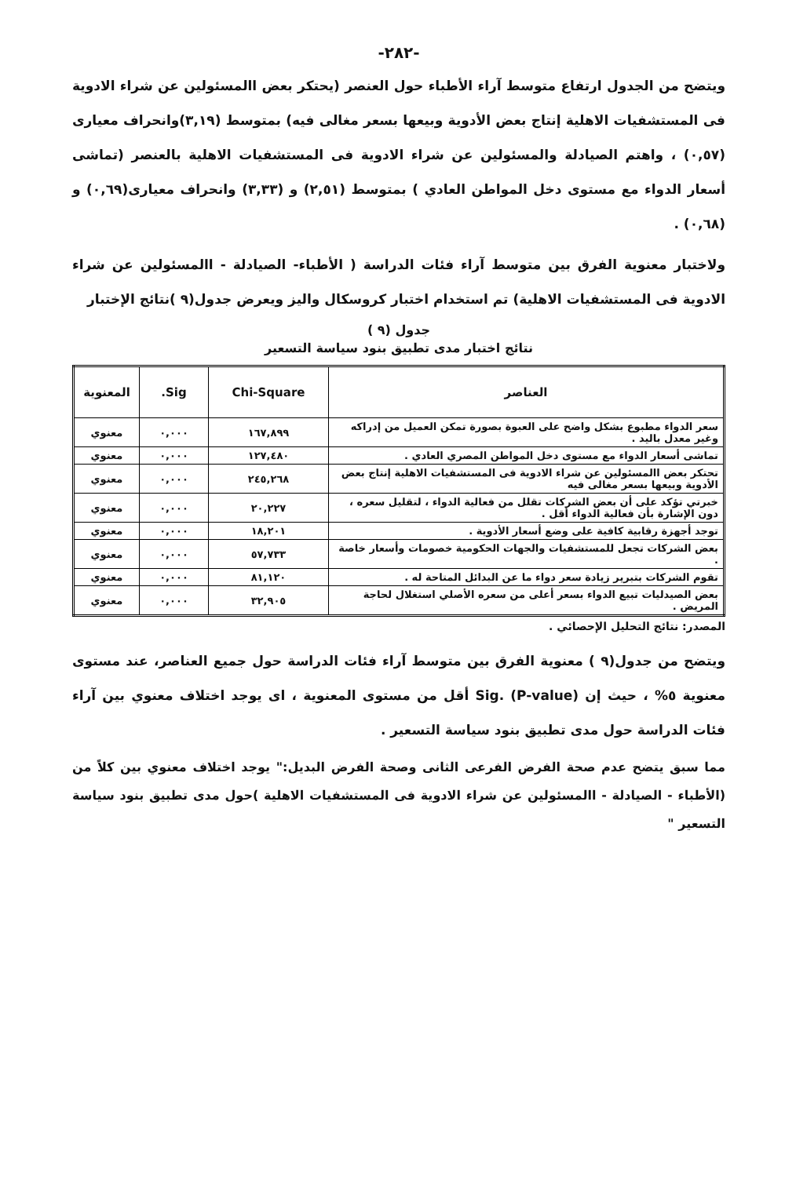-٢٨٢-
ويتضح من الجدول ارتفاع متوسط آراء الأطباء حول العنصر (يحتكر بعض االمسئولين عن شراء الادوية فى المستشفيات الاهلية إنتاج بعض الأدوية وبيعها بسعر مغالى فيه) بمتوسط (٣,١٩)وانحراف معيارى (٠,٥٧) ، واهتم الصيادلة والمسئولين عن شراء الادوية فى المستشفيات الاهلية بالعنصر (تماشى أسعار الدواء مع مستوى دخل المواطن العادي ) بمتوسط (٢,٥١) و (٣,٣٣) وانحراف معيارى(٠,٦٩) و (٠,٦٨) .
ولاختبار معنوية الفرق بين متوسط آراء فئات الدراسة ( الأطباء- الصيادلة - االمسئولين عن شراء الادوية فى المستشفيات الاهلية) تم استخدام اختبار كروسكال واليز ويعرض جدول(٩ )نتائج الإختبار
جدول (٩ )
نتائج اختبار مدى تطبيق بنود سياسة التسعير
| العناصر | Chi-Square | Sig. | المعنوية |
| --- | --- | --- | --- |
| سعر الدواء مطبوع بشكل واضح على العبوة بصورة تمكن العميل من إدراكه وغير معدل باليد . | ١٦٧,٨٩٩ | ٠,٠٠٠ | معنوي |
| تماشى أسعار الدواء مع مستوى دخل المواطن المصري العادي . | ١٢٧,٤٨٠ | ٠,٠٠٠ | معنوي |
| تحتكر بعض االمسئولين عن شراء الادوية فى المستشفيات الاهلية إنتاج بعض الأدوية وبيعها بسعر مغالى فيه | ٢٤٥,٢٦٨ | ٠,٠٠٠ | معنوي |
| خبرتي تؤكد على أن بعض الشركات تقلل من فعالية الدواء ، لتقليل سعره ، دون الإشارة بأن فعالية الدواء أقل . | ٢٠,٢٢٧ | ٠,٠٠٠ | معنوي |
| توجد أجهزة رقابية كافية على وضع أسعار الأدوية . | ١٨,٢٠١ | ٠,٠٠٠ | معنوي |
| بعض الشركات تجعل للمستشفيات والجهات الحكومية خصومات وأسعار خاصة . | ٥٧,٧٣٣ | ٠,٠٠٠ | معنوي |
| تقوم الشركات بتبرير زيادة سعر دواء ما عن البدائل المتاحة له . | ٨١,١٢٠ | ٠,٠٠٠ | معنوي |
| بعض الصيدليات تبيع الدواء بسعر أعلى من سعره الأصلي استغلال لحاجة المريض . | ٣٢,٩٠٥ | ٠,٠٠٠ | معنوي |
المصدر: نتائج التحليل الإحصائي .
ويتضح من جدول(٩ ) معنوية الفرق بين متوسط آراء فئات الدراسة حول جميع العناصر، عند مستوى معنوية ٥% ، حيث إن Sig. (P-value) أقل من مستوى المعنوية ، اى يوجد اختلاف معنوي بين آراء فئات الدراسة حول مدى تطبيق بنود سياسة التسعير .
مما سبق يتضح عدم صحة الفرض الفرعى الثانى وصحة الفرض البديل:" يوجد اختلاف معنوي بين كلاً من (الأطباء - الصيادلة - االمسئولين عن شراء الادوية فى المستشفيات الاهلية )حول مدى تطبيق بنود سياسة التسعير "